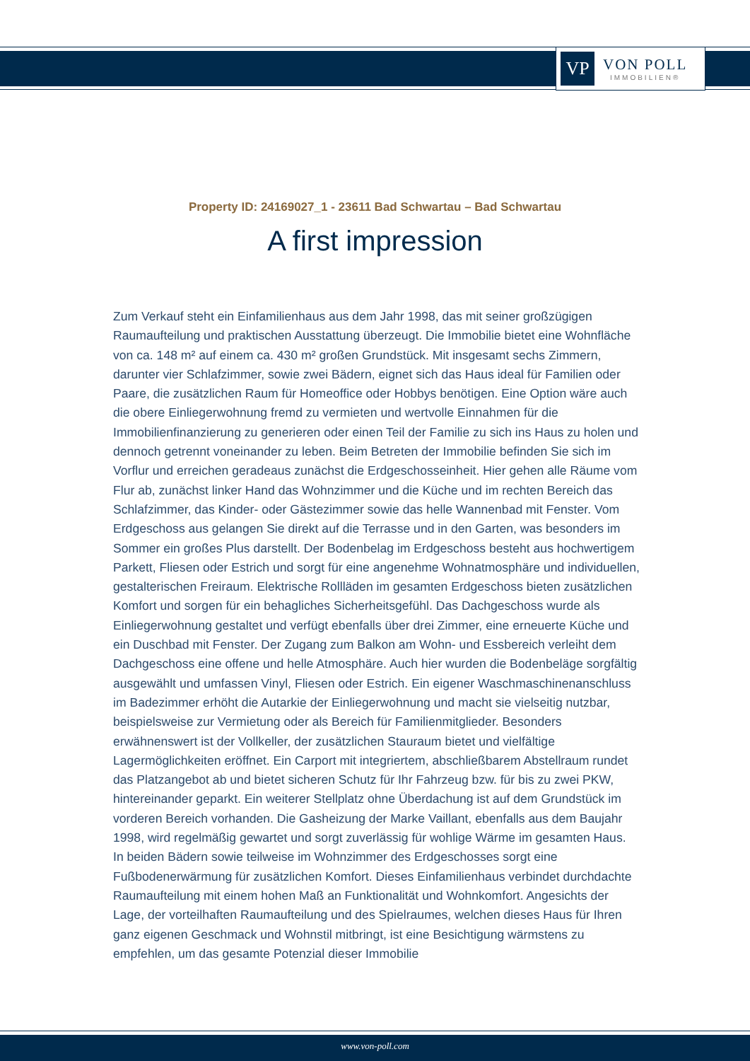VP
VON POLL
IMMOBILIEN®
Property ID: 24169027_1 - 23611 Bad Schwartau – Bad Schwartau
A first impression
Zum Verkauf steht ein Einfamilienhaus aus dem Jahr 1998, das mit seiner großzügigen Raumaufteilung und praktischen Ausstattung überzeugt. Die Immobilie bietet eine Wohnfläche von ca. 148 m² auf einem ca. 430 m² großen Grundstück. Mit insgesamt sechs Zimmern, darunter vier Schlafzimmer, sowie zwei Bädern, eignet sich das Haus ideal für Familien oder Paare, die zusätzlichen Raum für Homeoffice oder Hobbys benötigen. Eine Option wäre auch die obere Einliegerwohnung fremd zu vermieten und wertvolle Einnahmen für die Immobilienfinanzierung zu generieren oder einen Teil der Familie zu sich ins Haus zu holen und dennoch getrennt voneinander zu leben. Beim Betreten der Immobilie befinden Sie sich im Vorflur und erreichen geradeaus zunächst die Erdgeschosseinheit. Hier gehen alle Räume vom Flur ab, zunächst linker Hand das Wohnzimmer und die Küche und im rechten Bereich das Schlafzimmer, das Kinder- oder Gästezimmer sowie das helle Wannenbad mit Fenster. Vom Erdgeschoss aus gelangen Sie direkt auf die Terrasse und in den Garten, was besonders im Sommer ein großes Plus darstellt. Der Bodenbelag im Erdgeschoss besteht aus hochwertigem Parkett, Fliesen oder Estrich und sorgt für eine angenehme Wohnatmosphäre und individuellen, gestalterischen Freiraum. Elektrische Rollläden im gesamten Erdgeschoss bieten zusätzlichen Komfort und sorgen für ein behagliches Sicherheitsgefühl. Das Dachgeschoss wurde als Einliegerwohnung gestaltet und verfügt ebenfalls über drei Zimmer, eine erneuerte Küche und ein Duschbad mit Fenster. Der Zugang zum Balkon am Wohn- und Essbereich verleiht dem Dachgeschoss eine offene und helle Atmosphäre. Auch hier wurden die Bodenbeläge sorgfältig ausgewählt und umfassen Vinyl, Fliesen oder Estrich. Ein eigener Waschmaschinenanschluss im Badezimmer erhöht die Autarkie der Einliegerwohnung und macht sie vielseitig nutzbar, beispielsweise zur Vermietung oder als Bereich für Familienmitglieder. Besonders erwähnenswert ist der Vollkeller, der zusätzlichen Stauraum bietet und vielfältige Lagermöglichkeiten eröffnet. Ein Carport mit integriertem, abschließbarem Abstellraum rundet das Platzangebot ab und bietet sicheren Schutz für Ihr Fahrzeug bzw. für bis zu zwei PKW, hintereinander geparkt. Ein weiterer Stellplatz ohne Überdachung ist auf dem Grundstück im vorderen Bereich vorhanden. Die Gasheizung der Marke Vaillant, ebenfalls aus dem Baujahr 1998, wird regelmäßig gewartet und sorgt zuverlässig für wohlige Wärme im gesamten Haus. In beiden Bädern sowie teilweise im Wohnzimmer des Erdgeschosses sorgt eine Fußbodenerwärmung für zusätzlichen Komfort. Dieses Einfamilienhaus verbindet durchdachte Raumaufteilung mit einem hohen Maß an Funktionalität und Wohnkomfort. Angesichts der Lage, der vorteilhaften Raumaufteilung und des Spielraumes, welchen dieses Haus für Ihren ganz eigenen Geschmack und Wohnstil mitbringt, ist eine Besichtigung wärmstens zu empfehlen, um das gesamte Potenzial dieser Immobilie
www.von-poll.com